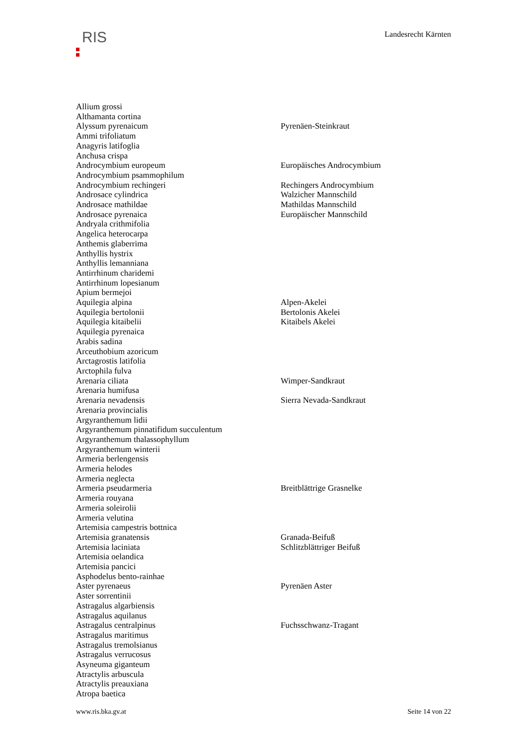RIS
Landesrecht Kärnten
| Allium grossi | |
| Althamanta cortina | |
| Alyssum pyrenaicum | Pyrenäen-Steinkraut |
| Ammi trifoliatum | |
| Anagyris latifoglia | |
| Anchusa crispa | |
| Androcymbium europeum | Europäisches Androcymbium |
| Androcymbium psammophilum | |
| Androcymbium rechingeri | Rechingers Androcymbium |
| Androsace cylindrica | Walzicher Mannschild |
| Androsace mathildae | Mathildas Mannschild |
| Androsace pyrenaica | Europäischer Mannschild |
| Andryala crithmifolia | |
| Angelica heterocarpa | |
| Anthemis glaberrima | |
| Anthyllis hystrix | |
| Anthyllis lemanniana | |
| Antirrhinum charidemi | |
| Antirrhinum lopesianum | |
| Apium bermejoi | |
| Aquilegia alpina | Alpen-Akelei |
| Aquilegia bertolonii | Bertolonis Akelei |
| Aquilegia kitaibelii | Kitaibels Akelei |
| Aquilegia pyrenaica | |
| Arabis sadina | |
| Arceuthobium azoricum | |
| Arctagrostis latifolia | |
| Arctophila fulva | |
| Arenaria ciliata | Wimper-Sandkraut |
| Arenaria humifusa | |
| Arenaria nevadensis | Sierra Nevada-Sandkraut |
| Arenaria provincialis | |
| Argyranthemum lidii | |
| Argyranthemum pinnatifidum succulentum | |
| Argyranthemum thalassophyllum | |
| Argyranthemum winterii | |
| Armeria berlengensis | |
| Armeria helodes | |
| Armeria neglecta | |
| Armeria pseudarmeria | Breitblättrige Grasnelke |
| Armeria rouyana | |
| Armeria soleirolii | |
| Armeria velutina | |
| Artemisia campestris bottnica | |
| Artemisia granatensis | Granada-Beifuß |
| Artemisia laciniata | Schlitzblättriger Beifuß |
| Artemisia oelandica | |
| Artemisia pancici | |
| Asphodelus bento-rainhae | |
| Aster pyrenaeus | Pyrenäen Aster |
| Aster sorrentinii | |
| Astragalus algarbiensis | |
| Astragalus aquilanus | |
| Astragalus centralpinus | Fuchsschwanz-Tragant |
| Astragalus maritimus | |
| Astragalus tremolsianus | |
| Astragalus verrucosus | |
| Asyneuma giganteum | |
| Atractylis arbuscula | |
| Atractylis preauxiana | |
| Atropa baetica | |
www.ris.bka.gv.at Seite 14 von 22